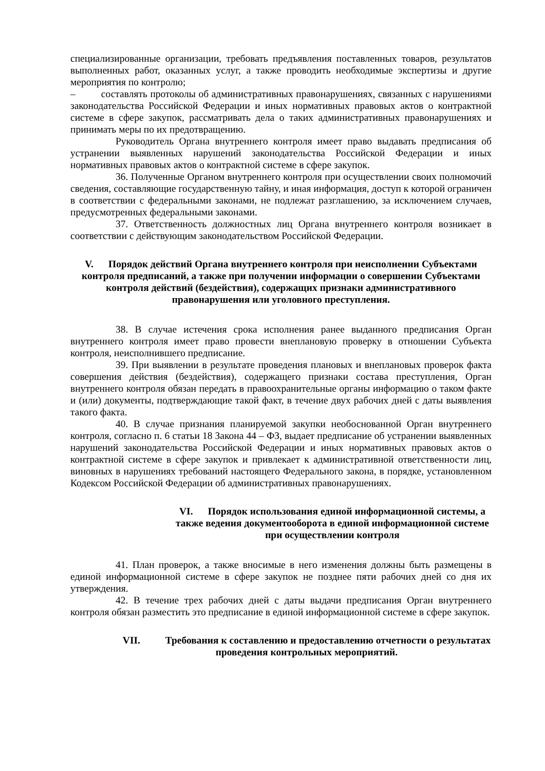специализированные организации, требовать предъявления поставленных товаров, результатов выполненных работ, оказанных услуг, а также проводить необходимые экспертизы и другие мероприятия по контролю;
– составлять протоколы об административных правонарушениях, связанных с нарушениями законодательства Российской Федерации и иных нормативных правовых актов о контрактной системе в сфере закупок, рассматривать дела о таких административных правонарушениях и принимать меры по их предотвращению.
Руководитель Органа внутреннего контроля имеет право выдавать предписания об устранении выявленных нарушений законодательства Российской Федерации и иных нормативных правовых актов о контрактной системе в сфере закупок.
36. Полученные Органом внутреннего контроля при осуществлении своих полномочий сведения, составляющие государственную тайну, и иная информация, доступ к которой ограничен в соответствии с федеральными законами, не подлежат разглашению, за исключением случаев, предусмотренных федеральными законами.
37. Ответственность должностных лиц Органа внутреннего контроля возникает в соответствии с действующим законодательством Российской Федерации.
V. Порядок действий Органа внутреннего контроля при неисполнении Субъектами контроля предписаний, а также при получении информации о совершении Субъектами контроля действий (бездействия), содержащих признаки административного правонарушения или уголовного преступления.
38. В случае истечения срока исполнения ранее выданного предписания Орган внутреннего контроля имеет право провести внеплановую проверку в отношении Субъекта контроля, неисполнившего предписание.
39. При выявлении в результате проведения плановых и внеплановых проверок факта совершения действия (бездействия), содержащего признаки состава преступления, Орган внутреннего контроля обязан передать в правоохранительные органы информацию о таком факте и (или) документы, подтверждающие такой факт, в течение двух рабочих дней с даты выявления такого факта.
40. В случае признания планируемой закупки необоснованной Орган внутреннего контроля, согласно п. 6 статьи 18 Закона 44 – ФЗ, выдает предписание об устранении выявленных нарушений законодательства Российской Федерации и иных нормативных правовых актов о контрактной системе в сфере закупок и привлекает к административной ответственности лиц, виновных в нарушениях требований настоящего Федерального закона, в порядке, установленном Кодексом Российской Федерации об административных правонарушениях.
VI. Порядок использования единой информационной системы, а также ведения документооборота в единой информационной системе при осуществлении контроля
41. План проверок, а также вносимые в него изменения должны быть размещены в единой информационной системе в сфере закупок не позднее пяти рабочих дней со дня их утверждения.
42. В течение трех рабочих дней с даты выдачи предписания Орган внутреннего контроля обязан разместить это предписание в единой информационной системе в сфере закупок.
VII. Требования к составлению и предоставлению отчетности о результатах проведения контрольных мероприятий.